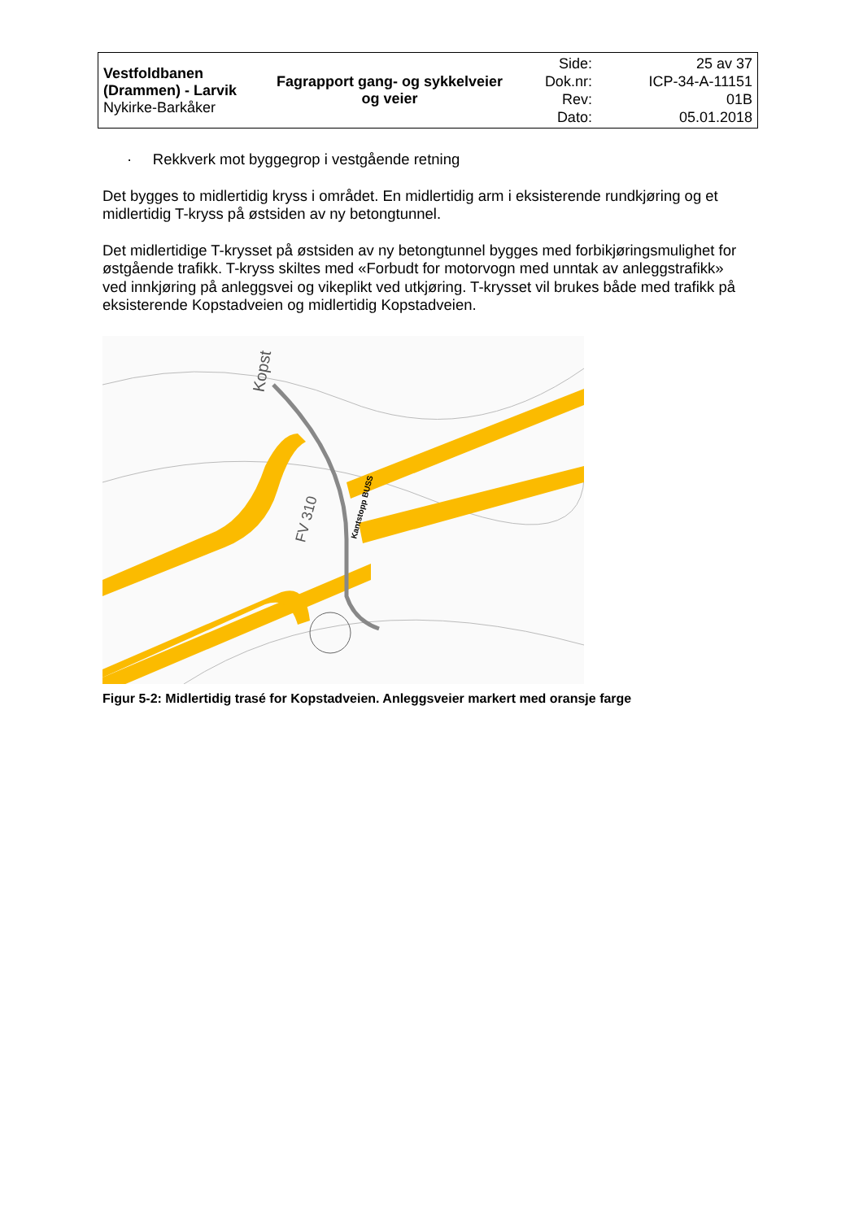| Vestfoldbanen (Drammen) - Larvik Nykirke-Barkåker | Fagrapport gang- og sykkelveier og veier | Side: Dok.nr: Rev: Dato: | 25 av 37 ICP-34-A-11151 01B 05.01.2018 |
· Rekkverk mot byggegrop i vestgående retning
Det bygges to midlertidig kryss i området. En midlertidig arm i eksisterende rundkjøring og et midlertidig T-kryss på østsiden av ny betongtunnel.
Det midlertidige T-krysset på østsiden av ny betongtunnel bygges med forbikjøringsmulighet for østgående trafikk. T-kryss skiltes med «Forbudt for motorvogn med unntak av anleggstrafikk» ved innkjøring på anleggsvei og vikeplikt ved utkjøring. T-krysset vil brukes både med trafikk på eksisterende Kopstadveien og midlertidig Kopstadveien.
Kopst
FV 310
Kantstopp BUSS
Figur 5-2: Midlertidig trasé for Kopstadveien. Anleggsveier markert med oransje farge